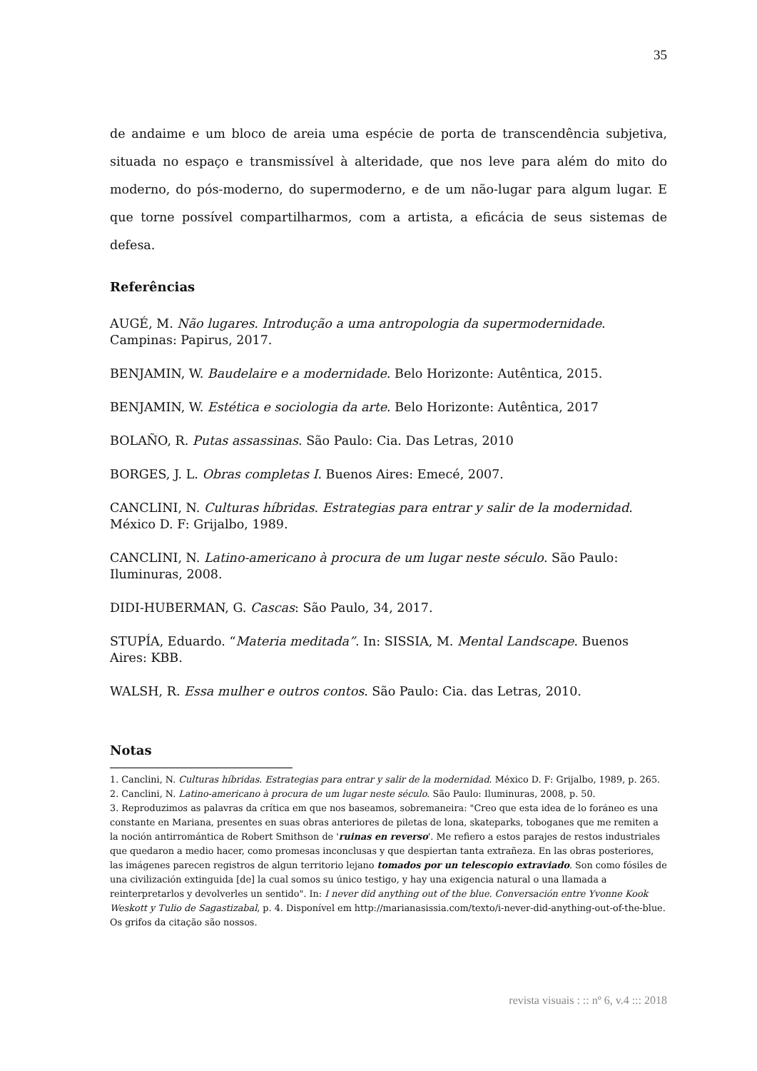35
de andaime e um bloco de areia uma espécie de porta de transcendência subjetiva, situada no espaço e transmissível à alteridade, que nos leve para além do mito do moderno, do pós-moderno, do supermoderno, e de um não-lugar para algum lugar. E que torne possível compartilharmos, com a artista, a eficácia de seus sistemas de defesa.
Referências
AUGÉ, M. Não lugares. Introdução a uma antropologia da supermodernidade. Campinas: Papirus, 2017.
BENJAMIN, W. Baudelaire e a modernidade. Belo Horizonte: Autêntica, 2015.
BENJAMIN, W. Estética e sociologia da arte. Belo Horizonte: Autêntica, 2017
BOLAÑO, R. Putas assassinas. São Paulo: Cia. Das Letras, 2010
BORGES, J. L. Obras completas I. Buenos Aires: Emecé, 2007.
CANCLINI, N. Culturas híbridas. Estrategias para entrar y salir de la modernidad. México D. F: Grijalbo, 1989.
CANCLINI, N. Latino-americano à procura de um lugar neste século. São Paulo: Iluminuras, 2008.
DIDI-HUBERMAN, G. Cascas: São Paulo, 34, 2017.
STUPÍA, Eduardo. “Materia meditada”. In: SISSIA, M. Mental Landscape. Buenos Aires: KBB.
WALSH, R. Essa mulher e outros contos. São Paulo: Cia. das Letras, 2010.
Notas
1. Canclini, N. Culturas híbridas. Estrategias para entrar y salir de la modernidad. México D. F: Grijalbo, 1989, p. 265.
2. Canclini, N. Latino-americano à procura de um lugar neste século. São Paulo: Iluminuras, 2008, p. 50.
3. Reproduzimos as palavras da crítica em que nos baseamos, sobremaneira: "Creo que esta idea de lo foráneo es una constante en Mariana, presentes en suas obras anteriores de piletas de lona, skateparks, toboganes que me remiten a la noción antirromántica de Robert Smithson de 'ruinas en reverso'. Me refiero a estos parajes de restos industriales que quedaron a medio hacer, como promesas inconclusas y que despiertan tanta extrañeza. En las obras posteriores, las imágenes parecen registros de algun territorio lejano tomados por un telescopio extraviado. Son como fósiles de una civilización extinguida [de] la cual somos su único testigo, y hay una exigencia natural o una llamada a reinterpretarlos y devolverles un sentido". In: I never did anything out of the blue. Conversación entre Yvonne Kook Weskott y Tulio de Sagastizabal, p. 4. Disponível em http://marianasissia.com/texto/i-never-did-anything-out-of-the-blue. Os grifos da citação são nossos.
revista visuais : :: nº 6, v.4 ::: 2018